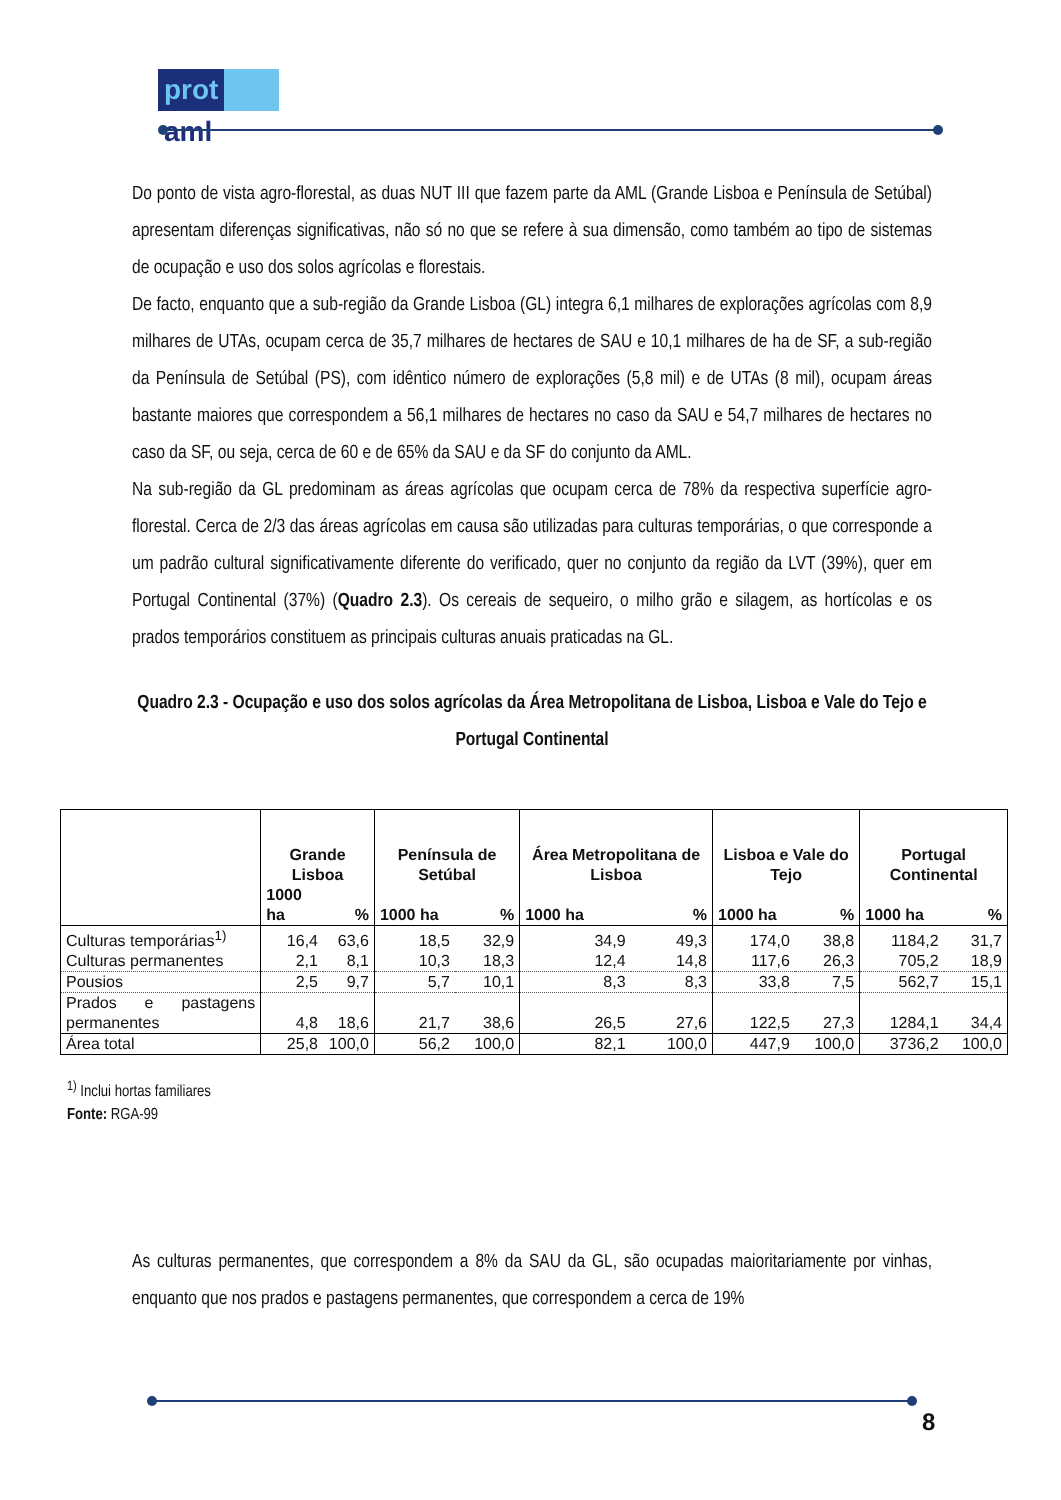prot aml
Do ponto de vista agro-florestal, as duas NUT III que fazem parte da AML (Grande Lisboa e Península de Setúbal) apresentam diferenças significativas, não só no que se refere à sua dimensão, como também ao tipo de sistemas de ocupação e uso dos solos agrícolas e florestais.
De facto, enquanto que a sub-região da Grande Lisboa (GL) integra 6,1 milhares de explorações agrícolas com 8,9 milhares de UTAs, ocupam cerca de 35,7 milhares de hectares de SAU e 10,1 milhares de ha de SF, a sub-região da Península de Setúbal (PS), com idêntico número de explorações (5,8 mil) e de UTAs (8 mil), ocupam áreas bastante maiores que correspondem a 56,1 milhares de hectares no caso da SAU e 54,7 milhares de hectares no caso da SF, ou seja, cerca de 60 e de 65% da SAU e da SF do conjunto da AML.
Na sub-região da GL predominam as áreas agrícolas que ocupam cerca de 78% da respectiva superfície agro-florestal. Cerca de 2/3 das áreas agrícolas em causa são utilizadas para culturas temporárias, o que corresponde a um padrão cultural significativamente diferente do verificado, quer no conjunto da região da LVT (39%), quer em Portugal Continental (37%) (Quadro 2.3). Os cereais de sequeiro, o milho grão e silagem, as hortícolas e os prados temporários constituem as principais culturas anuais praticadas na GL.
Quadro 2.3 - Ocupação e uso dos solos agrícolas da Área Metropolitana de Lisboa, Lisboa e Vale do Tejo e Portugal Continental
| | Grande Lisboa | | Península de Setúbal | | Área Metropolitana de Lisboa | | Lisboa e Vale do Tejo | | Portugal Continental | |
| --- | --- | --- | --- | --- | --- | --- | --- | --- | --- | --- |
| | 1000 ha | % | 1000 ha | % | 1000 ha | % | 1000 ha | % | 1000 ha | % |
| Culturas temporárias<sup>1)</sup> | 16,4 | 63,6 | 18,5 | 32,9 | 34,9 | 49,3 | 174,0 | 38,8 | 1184,2 | 31,7 |
| Culturas permanentes | 2,1 | 8,1 | 10,3 | 18,3 | 12,4 | 14,8 | 117,6 | 26,3 | 705,2 | 18,9 |
| Pousios | 2,5 | 9,7 | 5,7 | 10,1 | 8,3 | 8,3 | 33,8 | 7,5 | 562,7 | 15,1 |
| Prados e pastagens permanentes | 4,8 | 18,6 | 21,7 | 38,6 | 26,5 | 27,6 | 122,5 | 27,3 | 1284,1 | 34,4 |
| Área total | 25,8 | 100,0 | 56,2 | 100,0 | 82,1 | 100,0 | 447,9 | 100,0 | 3736,2 | 100,0 |
<sup>1)</sup> Inclui hortas familiares
Fonte: RGA-99
As culturas permanentes, que correspondem a 8% da SAU da GL, são ocupadas maioritariamente por vinhas, enquanto que nos prados e pastagens permanentes, que correspondem a cerca de 19%
8